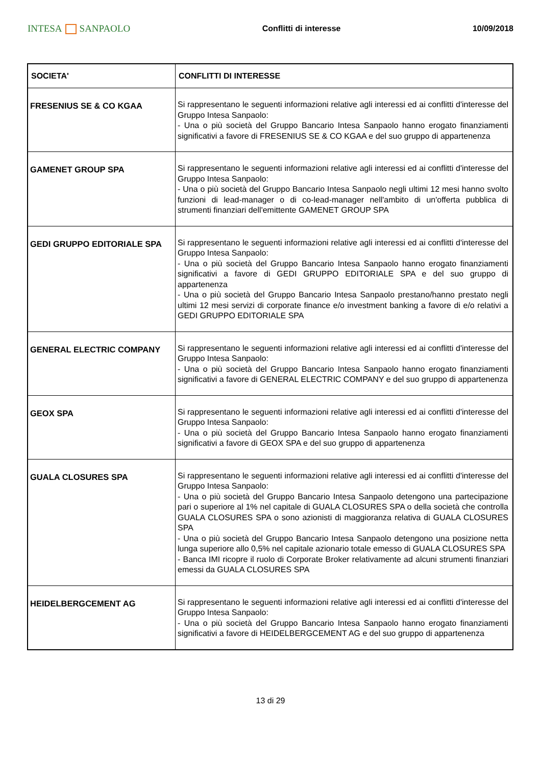INTESA SANPAOLO
Conflitti di interesse 10/09/2018
| SOCIETA' | CONFLITTI DI INTERESSE |
| --- | --- |
| FRESENIUS SE & CO KGAA | Si rappresentano le seguenti informazioni relative agli interessi ed ai conflitti d'interesse del Gruppo Intesa Sanpaolo: - Una o più società del Gruppo Bancario Intesa Sanpaolo hanno erogato finanziamenti significativi a favore di FRESENIUS SE & CO KGAA e del suo gruppo di appartenenza |
| GAMENET GROUP SPA | Si rappresentano le seguenti informazioni relative agli interessi ed ai conflitti d'interesse del Gruppo Intesa Sanpaolo: - Una o più società del Gruppo Bancario Intesa Sanpaolo negli ultimi 12 mesi hanno svolto funzioni di lead-manager o di co-lead-manager nell'ambito di un'offerta pubblica di strumenti finanziari dell'emittente GAMENET GROUP SPA |
| GEDI GRUPPO EDITORIALE SPA | Si rappresentano le seguenti informazioni relative agli interessi ed ai conflitti d'interesse del Gruppo Intesa Sanpaolo: - Una o più società del Gruppo Bancario Intesa Sanpaolo hanno erogato finanziamenti significativi a favore di GEDI GRUPPO EDITORIALE SPA e del suo gruppo di appartenenza - Una o più società del Gruppo Bancario Intesa Sanpaolo prestano/hanno prestato negli ultimi 12 mesi servizi di corporate finance e/o investment banking a favore di e/o relativi a GEDI GRUPPO EDITORIALE SPA |
| GENERAL ELECTRIC COMPANY | Si rappresentano le seguenti informazioni relative agli interessi ed ai conflitti d'interesse del Gruppo Intesa Sanpaolo: - Una o più società del Gruppo Bancario Intesa Sanpaolo hanno erogato finanziamenti significativi a favore di GENERAL ELECTRIC COMPANY e del suo gruppo di appartenenza |
| GEOX SPA | Si rappresentano le seguenti informazioni relative agli interessi ed ai conflitti d'interesse del Gruppo Intesa Sanpaolo: - Una o più società del Gruppo Bancario Intesa Sanpaolo hanno erogato finanziamenti significativi a favore di GEOX SPA e del suo gruppo di appartenenza |
| GUALA CLOSURES SPA | Si rappresentano le seguenti informazioni relative agli interessi ed ai conflitti d'interesse del Gruppo Intesa Sanpaolo: - Una o più società del Gruppo Bancario Intesa Sanpaolo detengono una partecipazione pari o superiore al 1% nel capitale di GUALA CLOSURES SPA o della società che controlla GUALA CLOSURES SPA o sono azionisti di maggioranza relativa di GUALA CLOSURES SPA - Una o più società del Gruppo Bancario Intesa Sanpaolo detengono una posizione netta lunga superiore allo 0,5% nel capitale azionario totale emesso di GUALA CLOSURES SPA - Banca IMI ricopre il ruolo di Corporate Broker relativamente ad alcuni strumenti finanziari emessi da GUALA CLOSURES SPA |
| HEIDELBERGCEMENT AG | Si rappresentano le seguenti informazioni relative agli interessi ed ai conflitti d'interesse del Gruppo Intesa Sanpaolo: - Una o più società del Gruppo Bancario Intesa Sanpaolo hanno erogato finanziamenti significativi a favore di HEIDELBERGCEMENT AG e del suo gruppo di appartenenza |
13 di 29